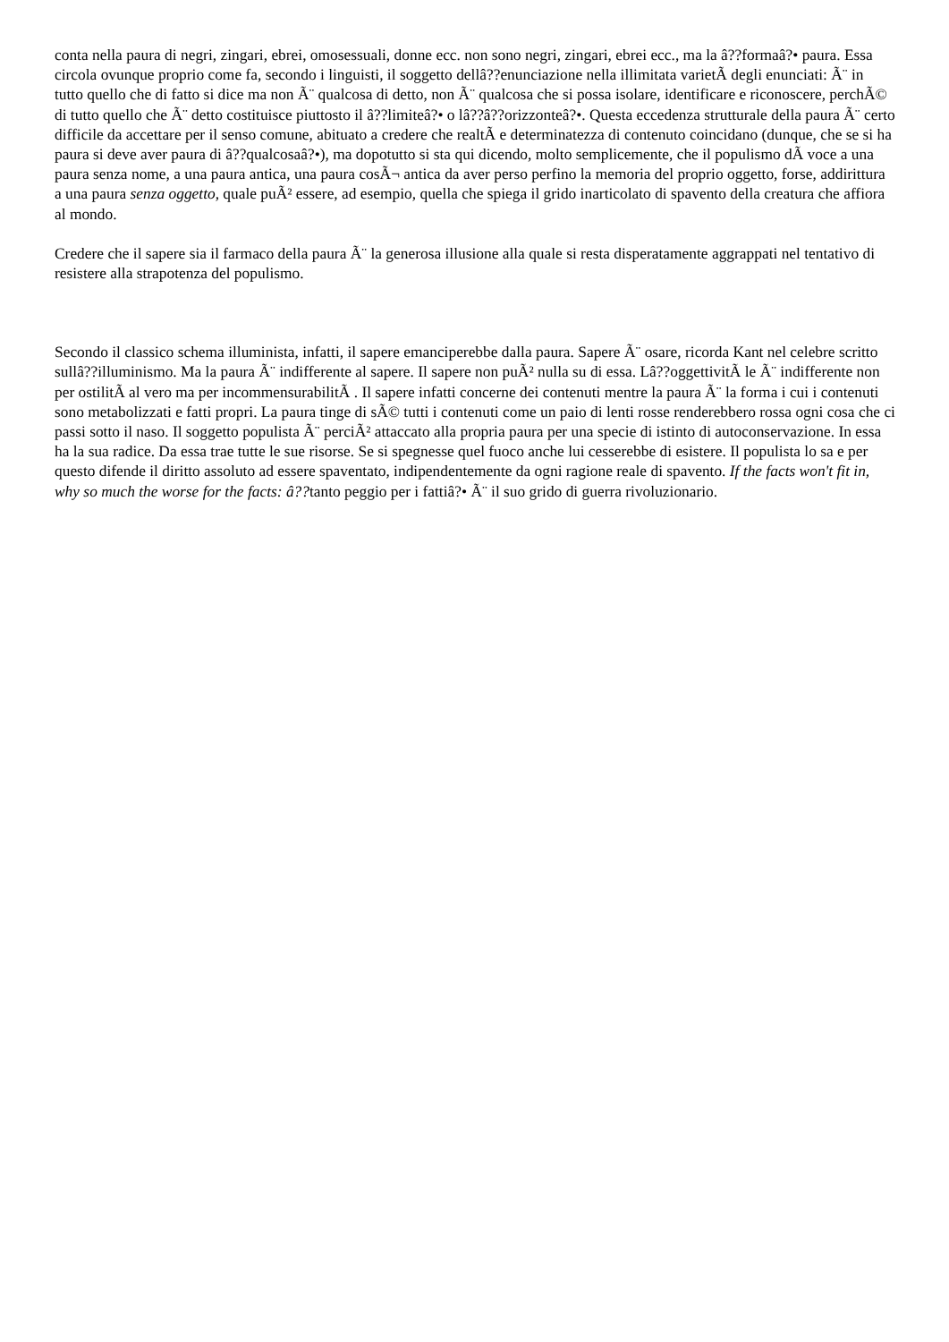conta nella paura di negri, zingari, ebrei, omosessuali, donne ecc. non sono negri, zingari, ebrei ecc., ma la â??formaâ?• paura. Essa circola ovunque proprio come fa, secondo i linguisti, il soggetto dellâ??enunciazione nella illimitata varietÃ degli enunciati: Ã¨ in tutto quello che di fatto si dice ma non Ã¨ qualcosa di detto, non Ã¨ qualcosa che si possa isolare, identificare e riconoscere, perchÃ© di tutto quello che Ã¨ detto costituisce piuttosto il â??limiteâ?• o lâ??â??orizzonteâ?•. Questa eccedenza strutturale della paura Ã¨ certo difficile da accettare per il senso comune, abituato a credere che realtÃ e determinatezza di contenuto coincidano (dunque, che se si ha paura si deve aver paura di â??qualcosaâ?•), ma dopotutto si sta qui dicendo, molto semplicemente, che il populismo dÃ voce a una paura senza nome, a una paura antica, una paura cosÃ¬ antica da aver perso perfino la memoria del proprio oggetto, forse, addirittura a una paura senza oggetto, quale puÃ² essere, ad esempio, quella che spiega il grido inarticolato di spavento della creatura che affiora al mondo.
Credere che il sapere sia il farmaco della paura Ã¨ la generosa illusione alla quale si resta disperatamente aggrappati nel tentativo di resistere alla strapotenza del populismo.
Secondo il classico schema illuminista, infatti, il sapere emanciperebbe dalla paura. Sapere Ã¨ osare, ricorda Kant nel celebre scritto sullâ??illuminismo. Ma la paura Ã¨ indifferente al sapere. Il sapere non puÃ² nulla su di essa. Lâ??oggettivitÃ le Ã¨ indifferente non per ostilitÃ al vero ma per incommensurabilitÃ . Il sapere infatti concerne dei contenuti mentre la paura Ã¨ la forma i cui i contenuti sono metabolizzati e fatti propri. La paura tinge di sÃ© tutti i contenuti come un paio di lenti rosse renderebbero rossa ogni cosa che ci passi sotto il naso. Il soggetto populista Ã¨ perciÃ² attaccato alla propria paura per una specie di istinto di autoconservazione. In essa ha la sua radice. Da essa trae tutte le sue risorse. Se si spegnesse quel fuoco anche lui cesserebbe di esistere. Il populista lo sa e per questo difende il diritto assoluto ad essere spaventato, indipendentemente da ogni ragione reale di spavento. If the facts won't fit in, why so much the worse for the facts: â??tanto peggio per i fattiâ?• Ã¨ il suo grido di guerra rivoluzionario.